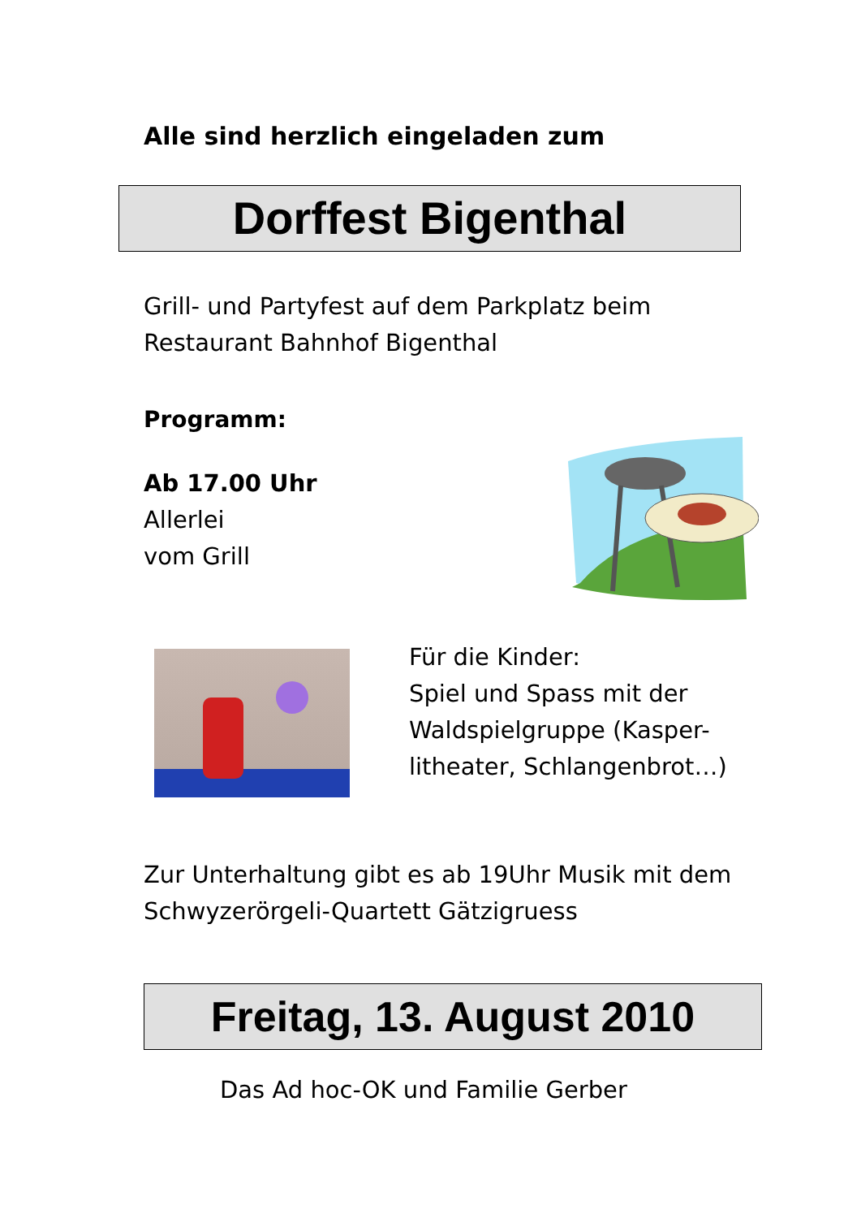Alle sind herzlich eingeladen zum
Dorffest Bigenthal
Grill- und Partyfest auf dem Parkplatz beim
Restaurant Bahnhof Bigenthal
Programm:
Ab 17.00 Uhr
Allerlei
vom Grill
Für die Kinder:
Spiel und Spass mit der
Waldspielgruppe (Kasper-
litheater, Schlangenbrot…)
Zur Unterhaltung gibt es ab 19Uhr Musik mit dem
Schwyzerörgeli-Quartett Gätzigruess
Freitag, 13. August 2010
Das Ad hoc-OK und Familie Gerber